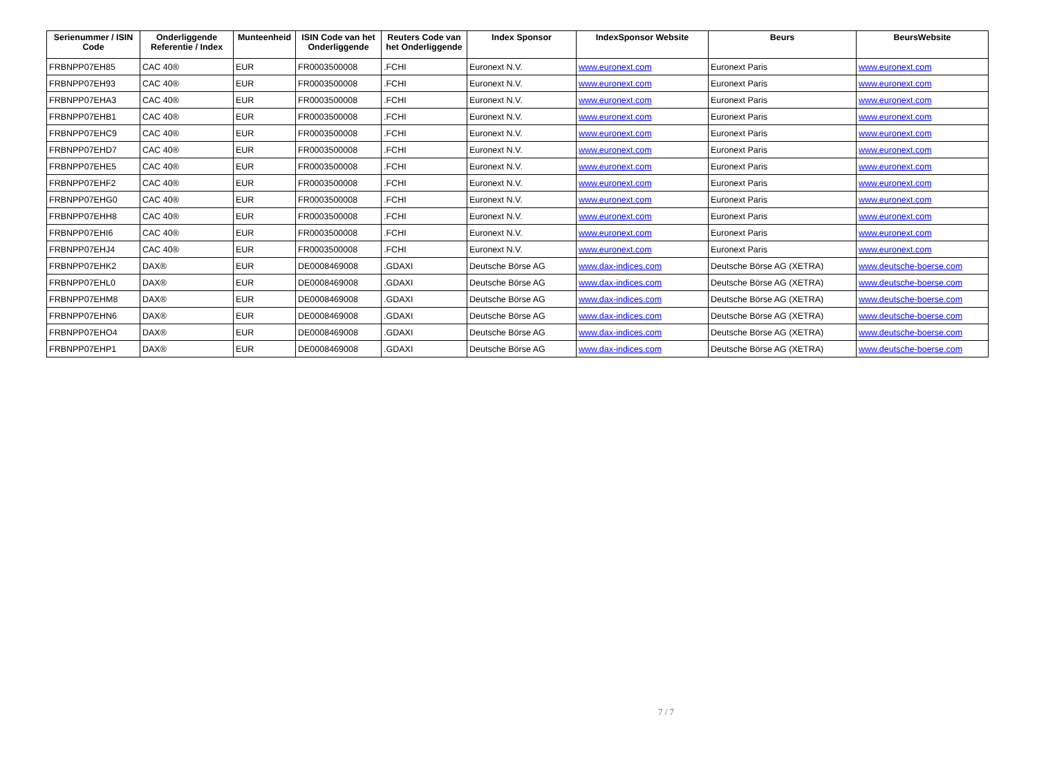| Serienummer / ISIN Code | Onderliggende Referentie / Index | Munteenheid | ISIN Code van het Onderliggende | Reuters Code van het Onderliggende | Index Sponsor | IndexSponsor Website | Beurs | BeursWebsite |
| --- | --- | --- | --- | --- | --- | --- | --- | --- |
| FRBNPP07EH85 | CAC 40® | EUR | FR0003500008 | .FCHI | Euronext N.V. | www.euronext.com | Euronext Paris | www.euronext.com |
| FRBNPP07EH93 | CAC 40® | EUR | FR0003500008 | .FCHI | Euronext N.V. | www.euronext.com | Euronext Paris | www.euronext.com |
| FRBNPP07EHA3 | CAC 40® | EUR | FR0003500008 | .FCHI | Euronext N.V. | www.euronext.com | Euronext Paris | www.euronext.com |
| FRBNPP07EHB1 | CAC 40® | EUR | FR0003500008 | .FCHI | Euronext N.V. | www.euronext.com | Euronext Paris | www.euronext.com |
| FRBNPP07EHC9 | CAC 40® | EUR | FR0003500008 | .FCHI | Euronext N.V. | www.euronext.com | Euronext Paris | www.euronext.com |
| FRBNPP07EHD7 | CAC 40® | EUR | FR0003500008 | .FCHI | Euronext N.V. | www.euronext.com | Euronext Paris | www.euronext.com |
| FRBNPP07EHE5 | CAC 40® | EUR | FR0003500008 | .FCHI | Euronext N.V. | www.euronext.com | Euronext Paris | www.euronext.com |
| FRBNPP07EHF2 | CAC 40® | EUR | FR0003500008 | .FCHI | Euronext N.V. | www.euronext.com | Euronext Paris | www.euronext.com |
| FRBNPP07EHG0 | CAC 40® | EUR | FR0003500008 | .FCHI | Euronext N.V. | www.euronext.com | Euronext Paris | www.euronext.com |
| FRBNPP07EHH8 | CAC 40® | EUR | FR0003500008 | .FCHI | Euronext N.V. | www.euronext.com | Euronext Paris | www.euronext.com |
| FRBNPP07EHI6 | CAC 40® | EUR | FR0003500008 | .FCHI | Euronext N.V. | www.euronext.com | Euronext Paris | www.euronext.com |
| FRBNPP07EHJ4 | CAC 40® | EUR | FR0003500008 | .FCHI | Euronext N.V. | www.euronext.com | Euronext Paris | www.euronext.com |
| FRBNPP07EHK2 | DAX® | EUR | DE0008469008 | .GDAXI | Deutsche Börse AG | www.dax-indices.com | Deutsche Börse AG (XETRA) | www.deutsche-boerse.com |
| FRBNPP07EHL0 | DAX® | EUR | DE0008469008 | .GDAXI | Deutsche Börse AG | www.dax-indices.com | Deutsche Börse AG (XETRA) | www.deutsche-boerse.com |
| FRBNPP07EHM8 | DAX® | EUR | DE0008469008 | .GDAXI | Deutsche Börse AG | www.dax-indices.com | Deutsche Börse AG (XETRA) | www.deutsche-boerse.com |
| FRBNPP07EHN6 | DAX® | EUR | DE0008469008 | .GDAXI | Deutsche Börse AG | www.dax-indices.com | Deutsche Börse AG (XETRA) | www.deutsche-boerse.com |
| FRBNPP07EHO4 | DAX® | EUR | DE0008469008 | .GDAXI | Deutsche Börse AG | www.dax-indices.com | Deutsche Börse AG (XETRA) | www.deutsche-boerse.com |
| FRBNPP07EHP1 | DAX® | EUR | DE0008469008 | .GDAXI | Deutsche Börse AG | www.dax-indices.com | Deutsche Börse AG (XETRA) | www.deutsche-boerse.com |
7 / 7